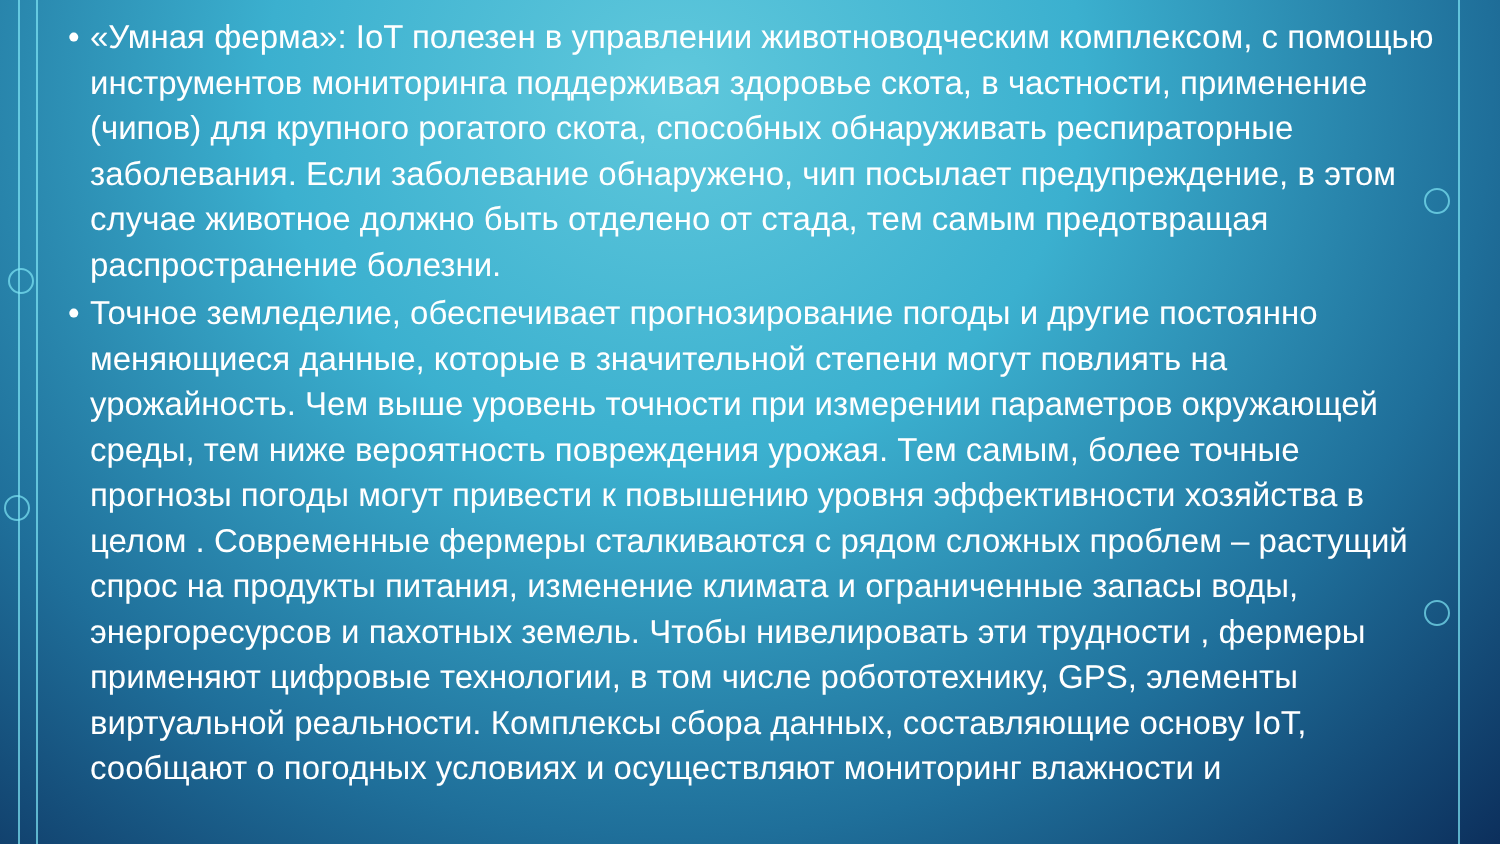• «Умная ферма»: IoT полезен в управлении животноводческим комплексом, с помощью инструментов мониторинга поддерживая здоровье скота, в частности, применение (чипов) для крупного рогатого скота, способных обнаруживать респираторные заболевания. Если заболевание обнаружено, чип посылает предупреждение, в этом случае животное должно быть отделено от стада, тем самым предотвращая распространение болезни.
• Точное земледелие, обеспечивает прогнозирование погоды и другие постоянно меняющиеся данные, которые в значительной степени могут повлиять на урожайность. Чем выше уровень точности при измерении параметров окружающей среды, тем ниже вероятность повреждения урожая. Тем самым, более точные прогнозы погоды могут привести к повышению уровня эффективности хозяйства в целом . Современные фермеры сталкиваются с рядом сложных проблем – растущий спрос на продукты питания, изменение климата и ограниченные запасы воды, энергоресурсов и пахотных земель. Чтобы нивелировать эти трудности , фермеры применяют цифровые технологии, в том числе робототехнику, GPS, элементы виртуальной реальности. Комплексы сбора данных, составляющие основу IoT, сообщают о погодных условиях и осуществляют мониторинг влажности и